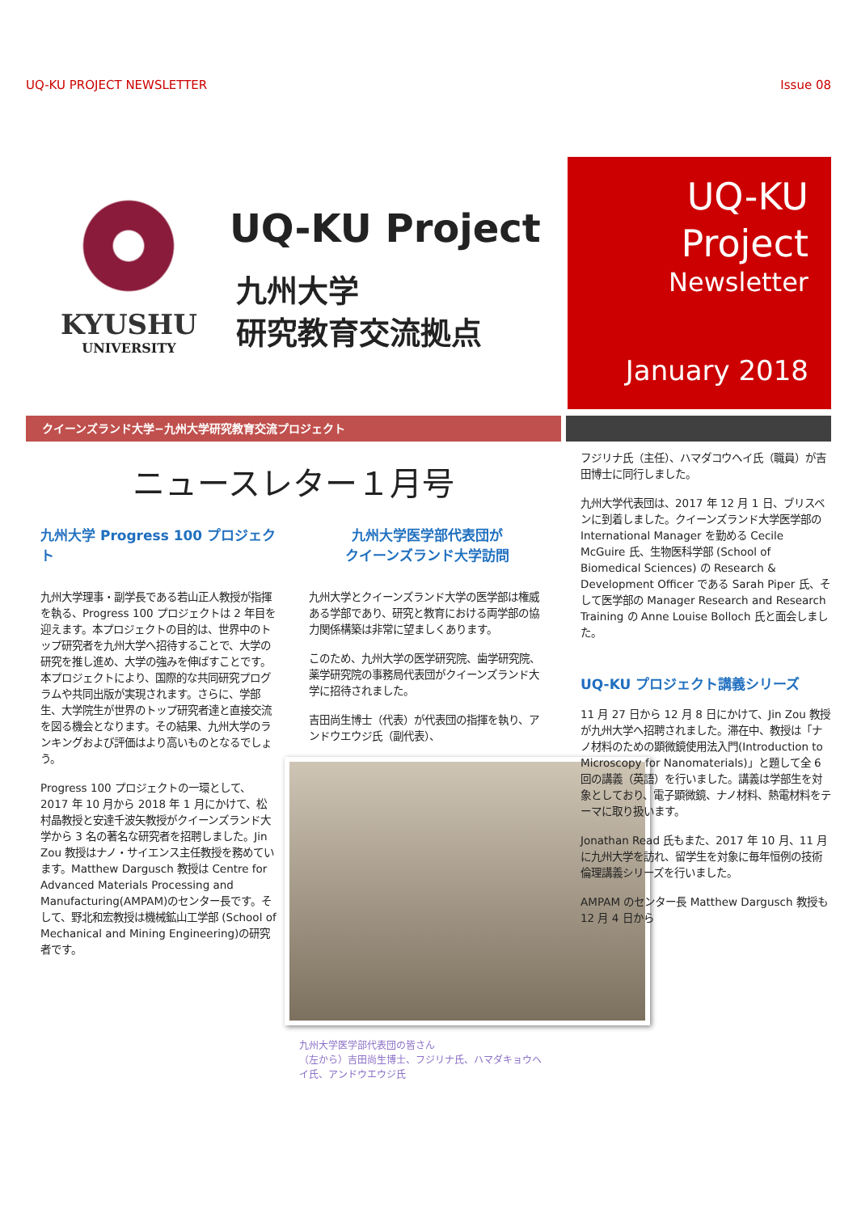UQ-KU PROJECT NEWSLETTER Issue 08
KYUSHU
UNIVERSITY
UQ-KU Project
九州大学
研究教育交流拠点
UQ-KU
Project
Newsletter
January 2018
クイーンズランド大学−九州大学研究教育交流プロジェクト
ニュースレター１月号
九州大学 Progress 100 プロジェクト
九州大学理事・副学長である若山正人教授が指揮を執る、Progress 100 プロジェクトは 2 年目を迎えます。本プロジェクトの目的は、世界中のトップ研究者を九州大学へ招待することで、大学の研究を推し進め、大学の強みを伸ばすことです。本プロジェクトにより、国際的な共同研究プログラムや共同出版が実現されます。さらに、学部生、大学院生が世界のトップ研究者達と直接交流を図る機会となります。その結果、九州大学のランキングおよび評価はより高いものとなるでしょう。
Progress 100 プロジェクトの一環として、2017 年 10 月から 2018 年 1 月にかけて、松村晶教授と安達千波矢教授がクイーンズランド大学から 3 名の著名な研究者を招聘しました。Jin Zou 教授はナノ・サイエンス主任教授を務めています。Matthew Dargusch 教授は Centre for Advanced Materials Processing and Manufacturing(AMPAM)のセンター長です。そして、野北和宏教授は機械鉱山工学部 (School of Mechanical and Mining Engineering)の研究者です。
九州大学医学部代表団が
クイーンズランド大学訪問
九州大学とクイーンズランド大学の医学部は権威ある学部であり、研究と教育における両学部の協力関係構築は非常に望ましくあります。
このため、九州大学の医学研究院、歯学研究院、薬学研究院の事務局代表団がクイーンズランド大学に招待されました。
吉田尚生博士（代表）が代表団の指揮を執り、アンドウエウジ氏（副代表）、
九州大学医学部代表団の皆さん
（左から）吉田尚生博士、フジリナ氏、ハマダキョウヘイ氏、アンドウエウジ氏
フジリナ氏（主任）、ハマダコウヘイ氏（職員）が吉田博士に同行しました。
九州大学代表団は、2017 年 12 月 1 日、ブリスベンに到着しました。クイーンズランド大学医学部の International Manager を勤める Cecile McGuire 氏、生物医科学部 (School of Biomedical Sciences) の Research & Development Officer である Sarah Piper 氏、そして医学部の Manager Research and Research Training の Anne Louise Bolloch 氏と面会しました。
UQ-KU プロジェクト講義シリーズ
11 月 27 日から 12 月 8 日にかけて、Jin Zou 教授が九州大学へ招聘されました。滞在中、教授は「ナノ材料のための顕微鏡使用法入門(Introduction to Microscopy for Nanomaterials)」と題して全 6 回の講義（英語）を行いました。講義は学部生を対象としており、電子顕微鏡、ナノ材料、熱電材料をテーマに取り扱います。
Jonathan Read 氏もまた、2017 年 10 月、11 月に九州大学を訪れ、留学生を対象に毎年恒例の技術倫理講義シリーズを行いました。
AMPAM のセンター長 Matthew Dargusch 教授も 12 月 4 日から